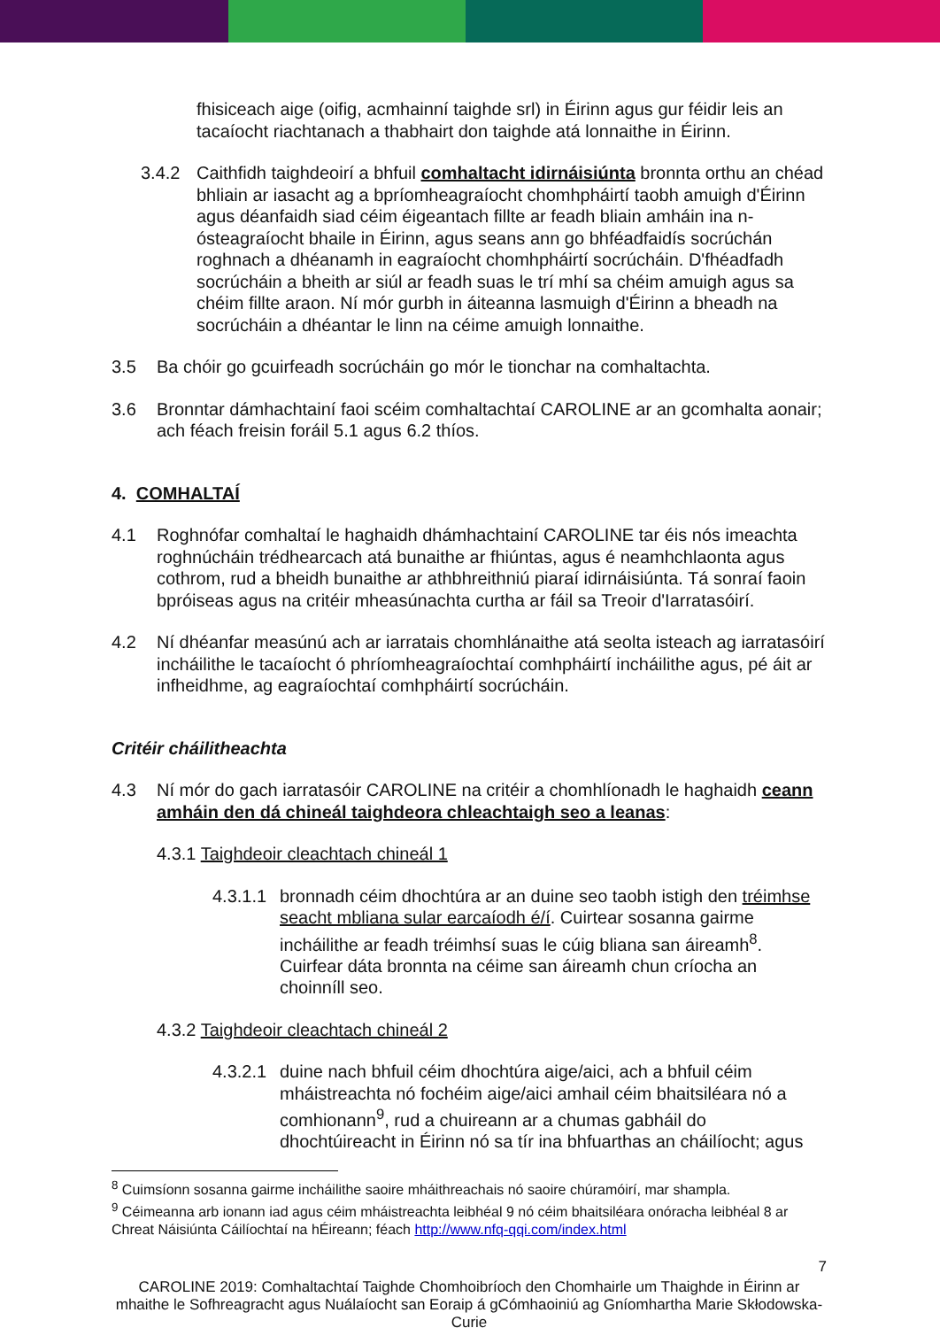fhisiceach aige (oifig, acmhainní taighde srl) in Éirinn agus gur féidir leis an tacaíocht riachtanach a thabhairt don taighde atá lonnaithe in Éirinn.
3.4.2 Caithfidh taighdeoirí a bhfuil comhaltacht idirnáisiúnta bronnta orthu an chéad bhliain ar iasacht ag a bpríomheagraíocht chomhpháirtí taobh amuigh d'Éirinn agus déanfaidh siad céim éigeantach fillte ar feadh bliain amháin ina n-ósteagraíocht bhaile in Éirinn, agus seans ann go bhféadfaidís socrúchán roghnach a dhéanamh in eagraíocht chomhpháirtí socrúcháin. D'fhéadfadh socrúcháin a bheith ar siúl ar feadh suas le trí mhí sa chéim amuigh agus sa chéim fillte araon. Ní mór gurbh in áiteanna lasmuigh d'Éirinn a bheadh na socrúcháin a dhéantar le linn na céime amuigh lonnaithe.
3.5 Ba chóir go gcuirfeadh socrúcháin go mór le tionchar na comhaltachta.
3.6 Bronntar dámhachtainí faoi scéim comhaltachtaí CAROLINE ar an gcomhalta aonair; ach féach freisin foráil 5.1 agus 6.2 thíos.
4. COMHALTAÍ
4.1 Roghnófar comhaltaí le haghaidh dhámhachtainí CAROLINE tar éis nós imeachta roghnúcháin trédhearcach atá bunaithe ar fhiúntas, agus é neamhchlaonta agus cothrom, rud a bheidh bunaithe ar athbhreithniú piaraí idirnáisiúnta. Tá sonraí faoin bpróiseas agus na critéir mheasúnachta curtha ar fáil sa Treoir d'Iarratasóirí.
4.2 Ní dhéanfar measúnú ach ar iarratais chomhlánaithe atá seolta isteach ag iarratasóirí incháilithe le tacaíocht ó phríomheagraíochtaí comhpháirtí incháilithe agus, pé áit ar infheidhme, ag eagraíochtaí comhpháirtí socrúcháin.
Critéir cháilitheachta
4.3 Ní mór do gach iarratasóir CAROLINE na critéir a chomhlíonadh le haghaidh ceann amháin den dá chineál taighdeora chleachtaigh seo a leanas:
4.3.1 Taighdeoir cleachtach chineál 1
4.3.1.1 bronnadh céim dhochtúra ar an duine seo taobh istigh den tréimhse seacht mbliana sular earcaíodh é/í. Cuirtear sosanna gairme incháilithe ar feadh tréimhsí suas le cúig bliana san áireamh<sup>8</sup>. Cuirfear dáta bronnta na céime san áireamh chun críocha an choinníll seo.
4.3.2 Taighdeoir cleachtach chineál 2
4.3.2.1 duine nach bhfuil céim dhochtúra aige/aici, ach a bhfuil céim mháistreachta nó fochéim aige/aici amhail céim bhaitsiléara nó a comhionann<sup>9</sup>, rud a chuireann ar a chumas gabháil do dhochtúireacht in Éirinn nó sa tír ina bhfuarthas an cháilíocht; agus
<sup>8</sup> Cuimsíonn sosanna gairme incháilithe saoire mháithreachais nó saoire chúramóirí, mar shampla.
<sup>9</sup> Céimeanna arb ionann iad agus céim mháistreachta leibhéal 9 nó céim bhaitsiléara onóracha leibhéal 8 ar Chreat Náisiúnta Cáilíochtaí na hÉireann; féach http://www.nfq-qqi.com/index.html
7
CAROLINE 2019: Comhaltachtaí Taighde Chomhoibríoch den Chomhairle um Thaighde in Éirinn ar mhaithe le Sofhreagracht agus Nuálaíocht san Eoraip á gCómhaoiniú ag Gníomhartha Marie Skłodowska-Curie